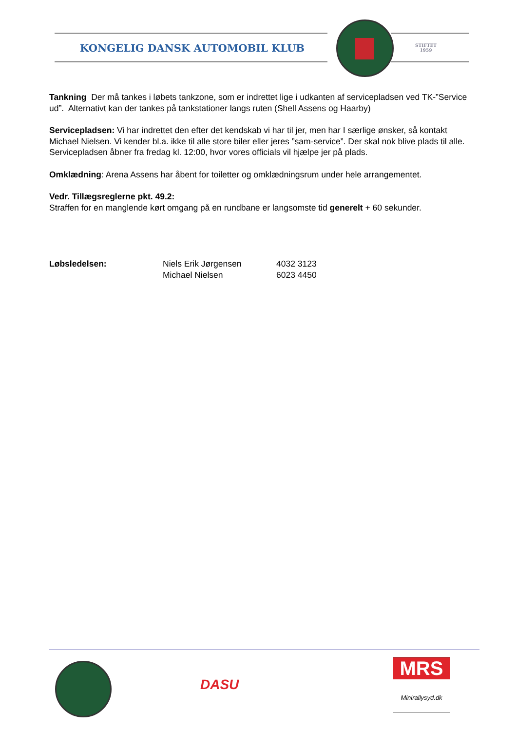KONGELIG DANSK AUTOMOBIL KLUB
STIFTET
1959
Tankning Der må tankes i løbets tankzone, som er indrettet lige i udkanten af servicepladsen ved TK-”Service ud”. Alternativt kan der tankes på tankstationer langs ruten (Shell Assens og Haarby)
Servicepladsen: Vi har indrettet den efter det kendskab vi har til jer, men har I særlige ønsker, så kontakt Michael Nielsen. Vi kender bl.a. ikke til alle store biler eller jeres ”sam-service”. Der skal nok blive plads til alle. Servicepladsen åbner fra fredag kl. 12:00, hvor vores officials vil hjælpe jer på plads.
Omklædning: Arena Assens har åbent for toiletter og omklædningsrum under hele arrangementet.
Vedr. Tillægsreglerne pkt. 49.2:
Straffen for en manglende kørt omgang på en rundbane er langsomste tid generelt + 60 sekunder.
Løbsledelsen: Niels Erik Jørgensen
Michael Nielsen
4032 3123
6023 4450
DASU
MRS
Minirallysyd.dk